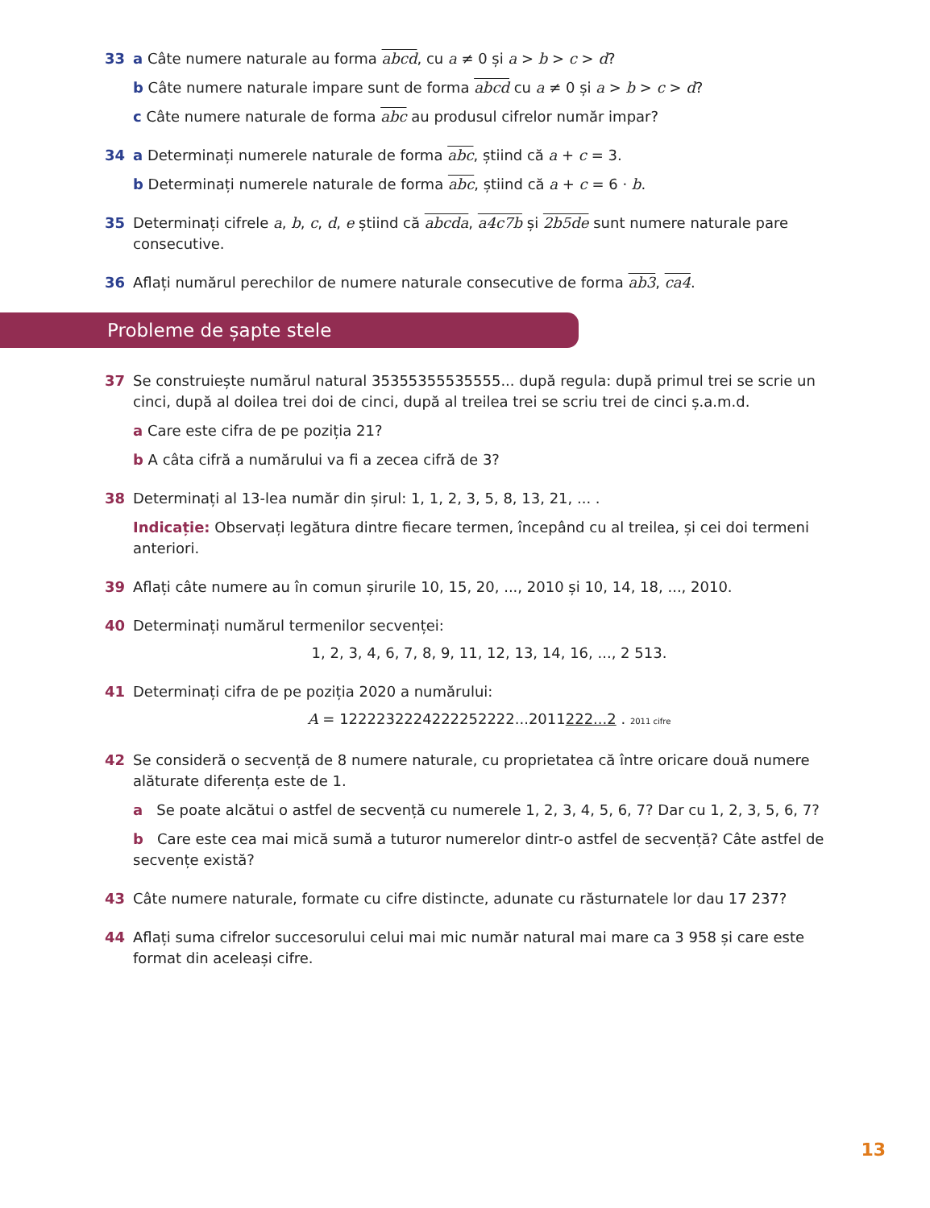33 a Câte numere naturale au forma abcd, cu a ≠ 0 și a > b > c > d?
b Câte numere naturale impare sunt de forma abcd cu a ≠ 0 și a > b > c > d?
c Câte numere naturale de forma abc au produsul cifrelor număr impar?
34 a Determinați numerele naturale de forma abc, știind că a + c = 3.
b Determinați numerele naturale de forma abc, știind că a + c = 6 · b.
35 Determinați cifrele a, b, c, d, e știind că abcda, a4c7b și 2b5de sunt numere naturale pare consecutive.
36 Aflați numărul perechilor de numere naturale consecutive de forma ab3, ca4.
Probleme de șapte stele
37 Se construiește numărul natural 35355355535555... după regula: după primul trei se scrie un cinci, după al doilea trei doi de cinci, după al treilea trei se scriu trei de cinci ș.a.m.d.
a Care este cifra de pe poziția 21?
b A câta cifră a numărului va fi a zecea cifră de 3?
38 Determinați al 13-lea număr din șirul: 1, 1, 2, 3, 5, 8, 13, 21, ... .
Indicație: Observați legătura dintre fiecare termen, începând cu al treilea, și cei doi termeni anteriori.
39 Aflați câte numere au în comun șirurile 10, 15, 20, ..., 2010 și 10, 14, 18, ..., 2010.
40 Determinați numărul termenilor secvenței:
1, 2, 3, 4, 6, 7, 8, 9, 11, 12, 13, 14, 16, ..., 2 513.
41 Determinați cifra de pe poziția 2020 a numărului:
A = 1222232224222252222...2011222...2 . 2011 cifre
42 Se consideră o secvență de 8 numere naturale, cu proprietatea că între oricare două numere alăturate diferența este de 1.
a Se poate alcătui o astfel de secvență cu numerele 1, 2, 3, 4, 5, 6, 7? Dar cu 1, 2, 3, 5, 6, 7?
b Care este cea mai mică sumă a tuturor numerelor dintr-o astfel de secvență? Câte astfel de secvențe există?
43 Câte numere naturale, formate cu cifre distincte, adunate cu răsturnatele lor dau 17 237?
44 Aflați suma cifrelor succesorului celui mai mic număr natural mai mare ca 3 958 și care este format din aceleași cifre.
13